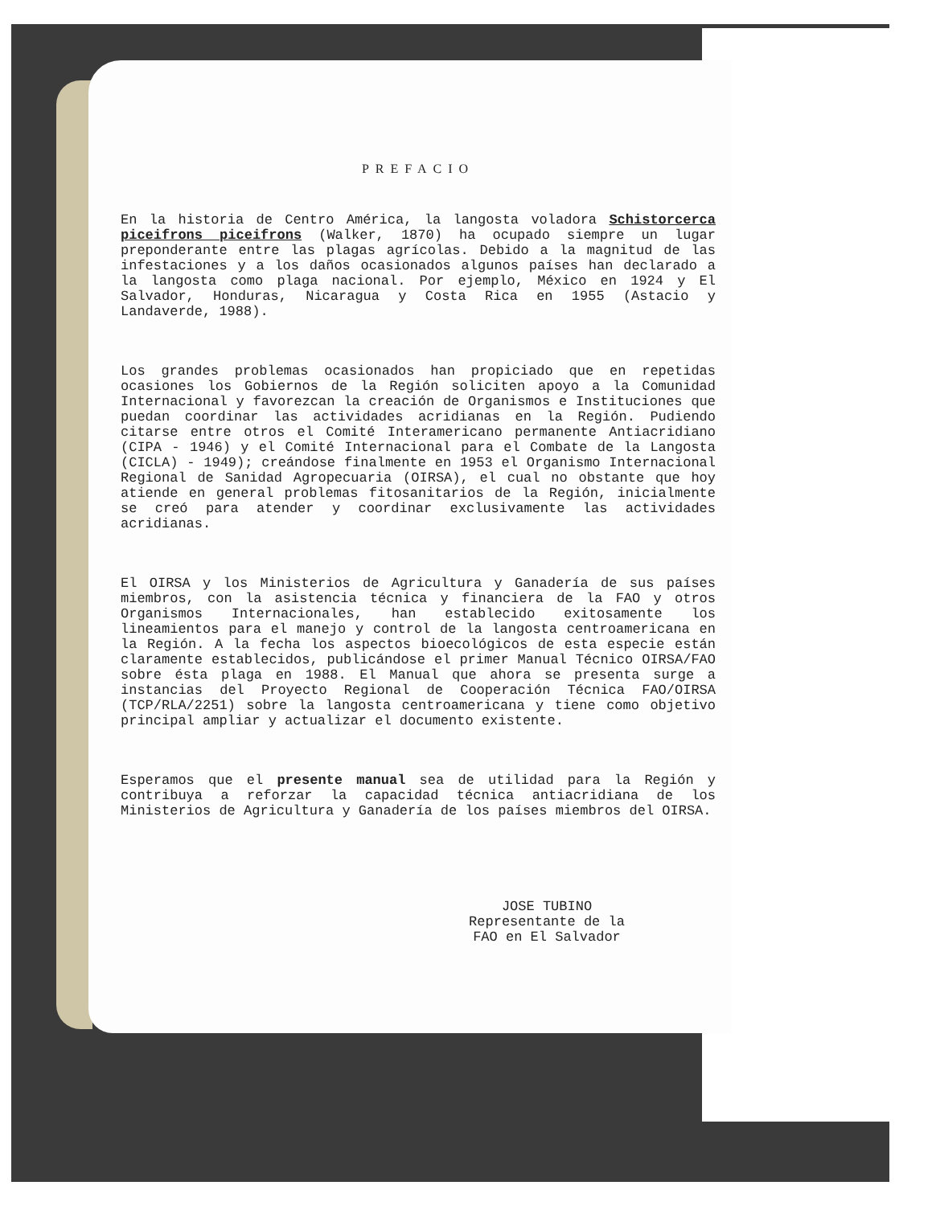PREFACIO
En la historia de Centro América, la langosta voladora Schistorcerca piceifrons piceifrons (Walker, 1870) ha ocupado siempre un lugar preponderante entre las plagas agrícolas. Debido a la magnitud de las infestaciones y a los daños ocasionados algunos países han declarado a la langosta como plaga nacional. Por ejemplo, México en 1924 y El Salvador, Honduras, Nicaragua y Costa Rica en 1955 (Astacio y Landaverde, 1988).
Los grandes problemas ocasionados han propiciado que en repetidas ocasiones los Gobiernos de la Región soliciten apoyo a la Comunidad Internacional y favorezcan la creación de Organismos e Instituciones que puedan coordinar las actividades acridianas en la Región. Pudiendo citarse entre otros el Comité Interamericano permanente Antiacridiano (CIPA - 1946) y el Comité Internacional para el Combate de la Langosta (CICLA) - 1949); creándose finalmente en 1953 el Organismo Internacional Regional de Sanidad Agropecuaria (OIRSA), el cual no obstante que hoy atiende en general problemas fitosanitarios de la Región, inicialmente se creó para atender y coordinar exclusivamente las actividades acridianas.
El OIRSA y los Ministerios de Agricultura y Ganadería de sus países miembros, con la asistencia técnica y financiera de la FAO y otros Organismos Internacionales, han establecido exitosamente los lineamientos para el manejo y control de la langosta centroamericana en la Región. A la fecha los aspectos bioecológicos de esta especie están claramente establecidos, publicándose el primer Manual Técnico OIRSA/FAO sobre ésta plaga en 1988. El Manual que ahora se presenta surge a instancias del Proyecto Regional de Cooperación Técnica FAO/OIRSA (TCP/RLA/2251) sobre la langosta centroamericana y tiene como objetivo principal ampliar y actualizar el documento existente.
Esperamos que el presente manual sea de utilidad para la Región y contribuya a reforzar la capacidad técnica antiacridiana de los Ministerios de Agricultura y Ganadería de los países miembros del OIRSA.
JOSE TUBINO
Representante de la
FAO en El Salvador